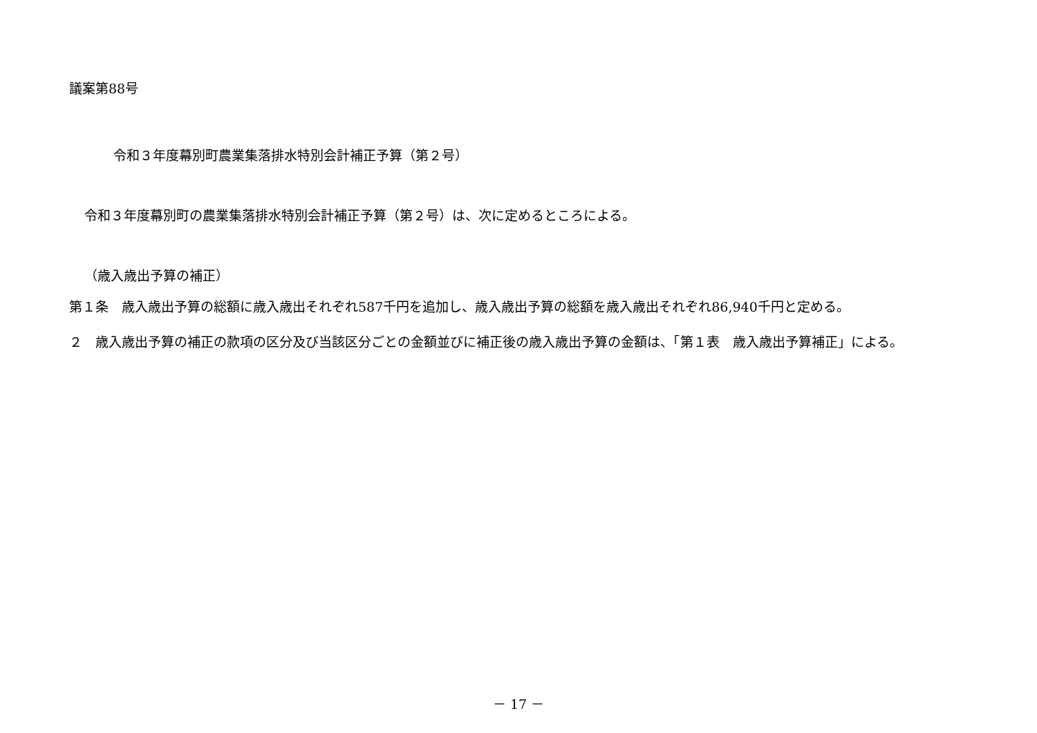議案第88号
令和３年度幕別町農業集落排水特別会計補正予算（第２号）
令和３年度幕別町の農業集落排水特別会計補正予算（第２号）は、次に定めるところによる。
（歳入歳出予算の補正）
第１条　歳入歳出予算の総額に歳入歳出それぞれ587千円を追加し、歳入歳出予算の総額を歳入歳出それぞれ86,940千円と定める。
２　歳入歳出予算の補正の款項の区分及び当該区分ごとの金額並びに補正後の歳入歳出予算の金額は、「第１表　歳入歳出予算補正」による。
－ 17 －